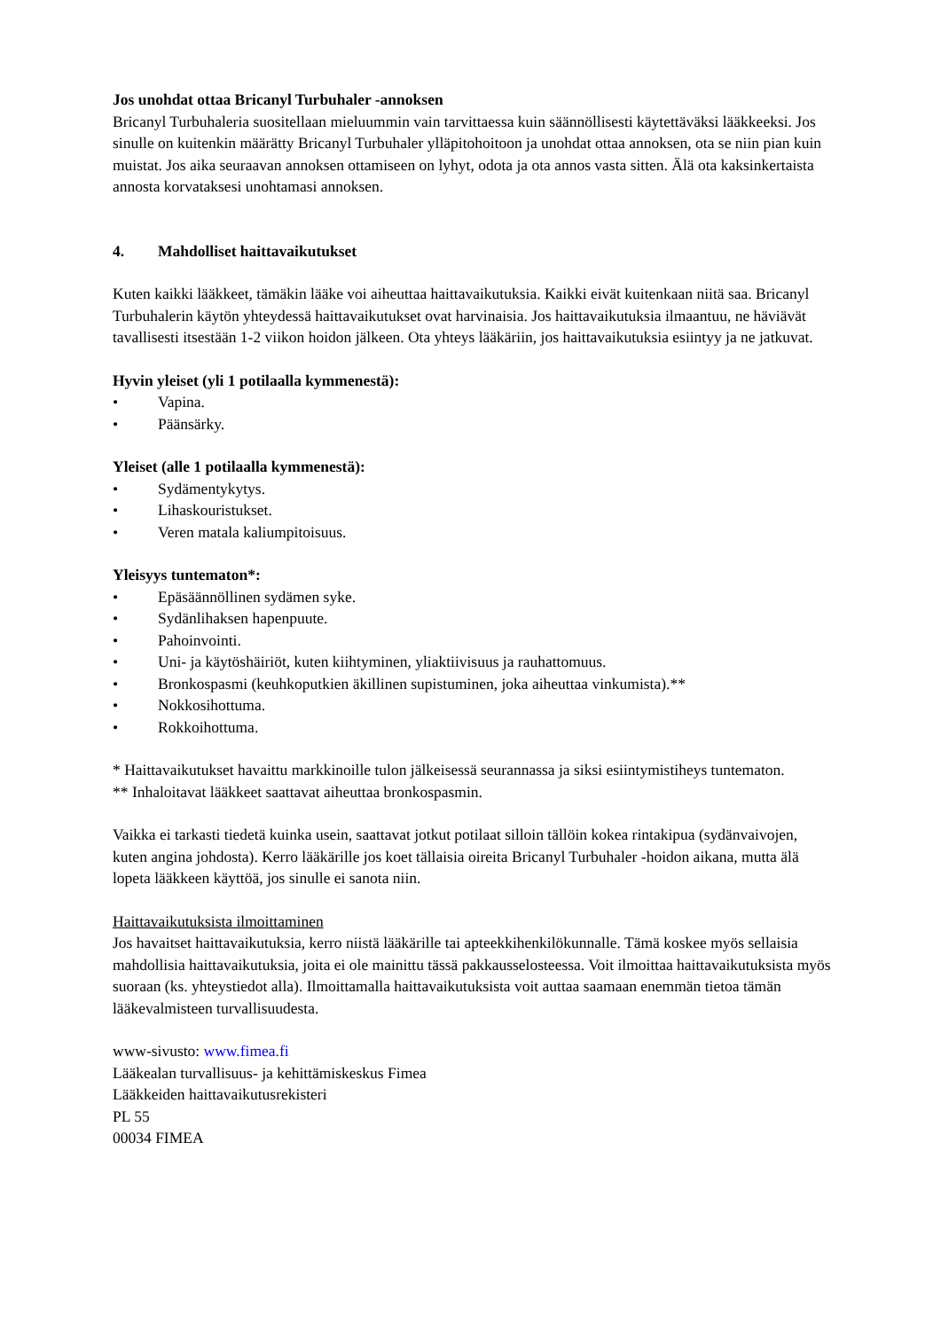Jos unohdat ottaa Bricanyl Turbuhaler -annoksen
Bricanyl Turbuhaleria suositellaan mieluummin vain tarvittaessa kuin säännöllisesti käytettäväksi lääkkeeksi. Jos sinulle on kuitenkin määrätty Bricanyl Turbuhaler ylläpitohoitoon ja unohdat ottaa annoksen, ota se niin pian kuin muistat. Jos aika seuraavan annoksen ottamiseen on lyhyt, odota ja ota annos vasta sitten. Älä ota kaksinkertaista annosta korvataksesi unohtamasi annoksen.
4. Mahdolliset haittavaikutukset
Kuten kaikki lääkkeet, tämäkin lääke voi aiheuttaa haittavaikutuksia. Kaikki eivät kuitenkaan niitä saa. Bricanyl Turbuhalerin käytön yhteydessä haittavaikutukset ovat harvinaisia. Jos haittavaikutuksia ilmaantuu, ne häviävät tavallisesti itsestään 1-2 viikon hoidon jälkeen. Ota yhteys lääkäriin, jos haittavaikutuksia esiintyy ja ne jatkuvat.
Hyvin yleiset (yli 1 potilaalla kymmenestä):
• Vapina.
• Päänsärky.
Yleiset (alle 1 potilaalla kymmenestä):
• Sydämentykytys.
• Lihaskouristukset.
• Veren matala kaliumpitoisuus.
Yleisyys tuntematon*:
• Epäsäännöllinen sydämen syke.
• Sydänlihaksen hapenpuute.
• Pahoinvointi.
• Uni- ja käytöshäiriöt, kuten kiihtyminen, yliaktiivisuus ja rauhattomuus.
• Bronkospasmi (keuhkoputkien äkillinen supistuminen, joka aiheuttaa vinkumista).**
• Nokkosihottuma.
• Rokkoihottuma.
* Haittavaikutukset havaittu markkinoille tulon jälkeisessä seurannassa ja siksi esiintymistiheys tuntematon.
** Inhaloitavat lääkkeet saattavat aiheuttaa bronkospasmin.
Vaikka ei tarkasti tiedetä kuinka usein, saattavat jotkut potilaat silloin tällöin kokea rintakipua (sydänvaivojen, kuten angina johdosta). Kerro lääkärille jos koet tällaisia oireita Bricanyl Turbuhaler -hoidon aikana, mutta älä lopeta lääkkeen käyttöä, jos sinulle ei sanota niin.
Haittavaikutuksista ilmoittaminen
Jos havaitset haittavaikutuksia, kerro niistä lääkärille tai apteekkihenkilökunnalle. Tämä koskee myös sellaisia mahdollisia haittavaikutuksia, joita ei ole mainittu tässä pakkausselosteessa. Voit ilmoittaa haittavaikutuksista myös suoraan (ks. yhteystiedot alla). Ilmoittamalla haittavaikutuksista voit auttaa saamaan enemmän tietoa tämän lääkevalmisteen turvallisuudesta.
www-sivusto: www.fimea.fi
Lääkealan turvallisuus- ja kehittämiskeskus Fimea
Lääkkeiden haittavaikutusrekisteri
PL 55
00034 FIMEA